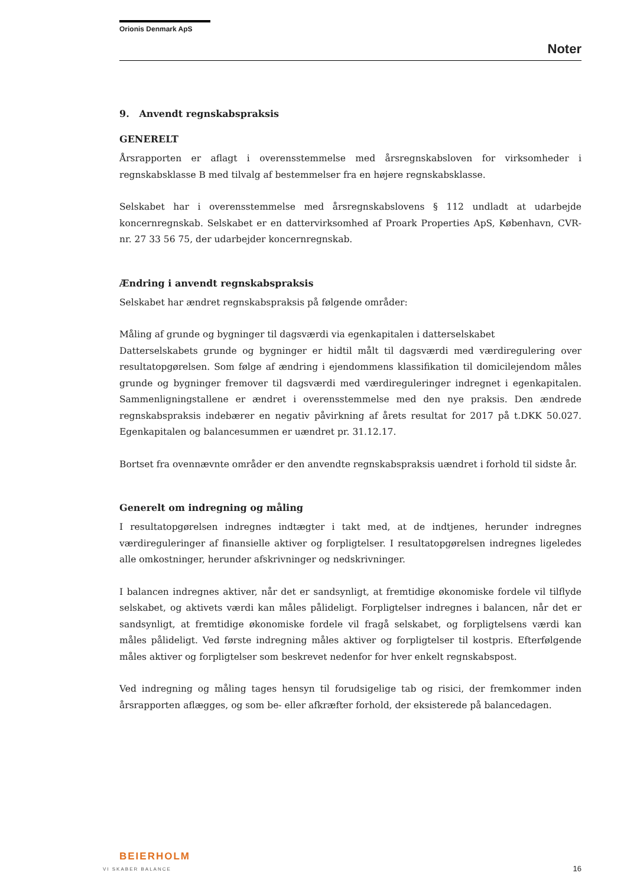Orionis Denmark ApS
Noter
9. Anvendt regnskabspraksis
GENERELT
Årsrapporten er aflagt i overensstemmelse med årsregnskabsloven for virksomheder i regnskabsklasse B med tilvalg af bestemmelser fra en højere regnskabsklasse.
Selskabet har i overensstemmelse med årsregnskabslovens § 112 undladt at udarbejde koncernregnskab. Selskabet er en dattervirksomhed af Proark Properties ApS, København, CVR-nr. 27 33 56 75, der udarbejder koncernregnskab.
Ændring i anvendt regnskabspraksis
Selskabet har ændret regnskabspraksis på følgende områder:
Måling af grunde og bygninger til dagsværdi via egenkapitalen i datterselskabet
Datterselskabets grunde og bygninger er hidtil målt til dagsværdi med værdiregulering over resultatopgørelsen. Som følge af ændring i ejendommens klassifikation til domicilejendom måles grunde og bygninger fremover til dagsværdi med værdireguleringer indregnet i egenkapitalen. Sammenligningstallene er ændret i overensstemmelse med den nye praksis. Den ændrede regnskabspraksis indebærer en negativ påvirkning af årets resultat for 2017 på t.DKK 50.027. Egenkapitalen og balancesummen er uændret pr. 31.12.17.
Bortset fra ovennævnte områder er den anvendte regnskabspraksis uændret i forhold til sidste år.
Generelt om indregning og måling
I resultatopgørelsen indregnes indtægter i takt med, at de indtjenes, herunder indregnes værdireguleringer af finansielle aktiver og forpligtelser. I resultatopgørelsen indregnes ligeledes alle omkostninger, herunder afskrivninger og nedskrivninger.
I balancen indregnes aktiver, når det er sandsynligt, at fremtidige økonomiske fordele vil tilflyde selskabet, og aktivets værdi kan måles pålideligt. Forpligtelser indregnes i balancen, når det er sandsynligt, at fremtidige økonomiske fordele vil fragå selskabet, og forpligtelsens værdi kan måles pålideligt. Ved første indregning måles aktiver og forpligtelser til kostpris. Efterfølgende måles aktiver og forpligtelser som beskrevet nedenfor for hver enkelt regnskabspost.
Ved indregning og måling tages hensyn til forudsigelige tab og risici, der fremkommer inden årsrapporten aflægges, og som be- eller afkræfter forhold, der eksisterede på balancedagen.
BEIERHOLM
VI SKABER BALANCE
16